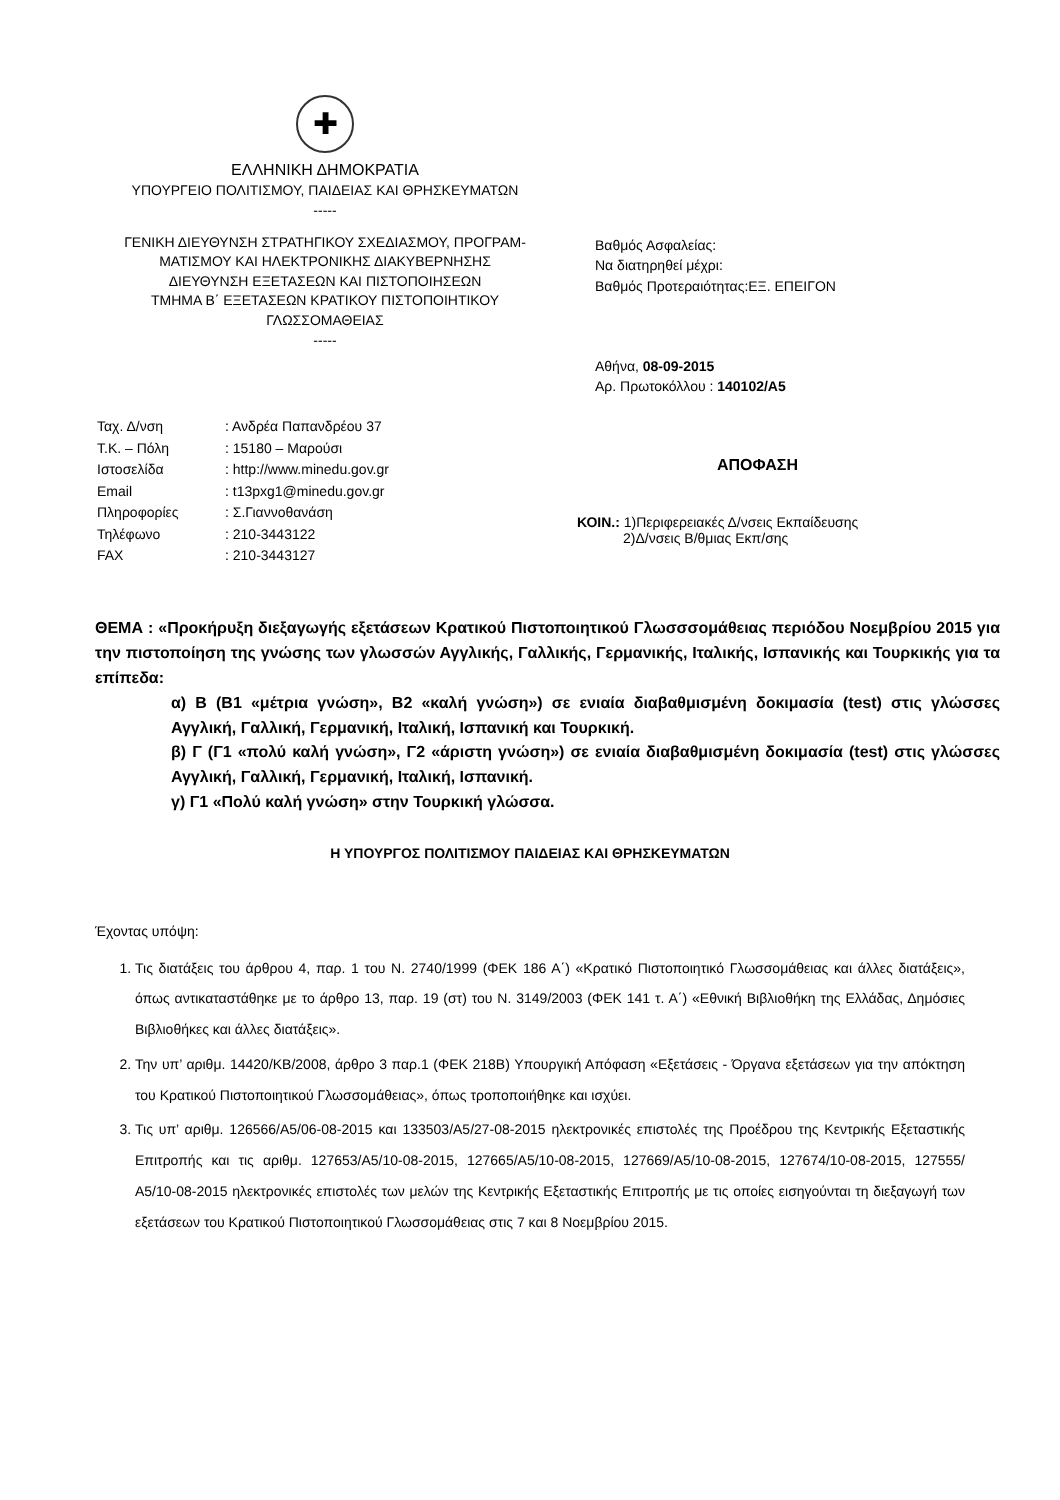✚
ΕΛΛΗΝΙΚΗ ΔΗΜΟΚΡΑΤΙΑ
ΥΠΟΥΡΓΕΙΟ ΠΟΛΙΤΙΣΜΟΥ, ΠΑΙΔΕΙΑΣ ΚΑΙ ΘΡΗΣΚΕΥΜΑΤΩΝ
-----
ΓΕΝΙΚΗ ΔΙΕΥΘΥΝΣΗ ΣΤΡΑΤΗΓΙΚΟΥ ΣΧΕΔΙΑΣΜΟΥ, ΠΡΟΓΡΑΜ-
ΜΑΤΙΣΜΟΥ ΚΑΙ ΗΛΕΚΤΡΟΝΙΚΗΣ ΔΙΑΚΥΒΕΡΝΗΣΗΣ
ΔΙΕΥΘΥΝΣΗ ΕΞΕΤΑΣΕΩΝ ΚΑΙ ΠΙΣΤΟΠΟΙΗΣΕΩΝ
ΤΜΗΜΑ Β΄ ΕΞΕΤΑΣΕΩΝ ΚΡΑΤΙΚΟΥ ΠΙΣΤΟΠΟΙΗΤΙΚΟΥ
ΓΛΩΣΣΟΜΑΘΕΙΑΣ
-----
Βαθμός Ασφαλείας:
Να διατηρηθεί μέχρι:
Βαθμός Προτεραιότητας:ΕΞ. ΕΠΕΙΓΟΝ
Αθήνα, 08-09-2015
Αρ. Πρωτοκόλλου : 140102/Α5
Ταχ. Δ/νση: Ανδρέα Παπανδρέου 37
Τ.Κ. – Πόλη: 15180 – Μαρούσι
Ιστοσελίδα: http://www.minedu.gov.gr
Email: t13pxg1@minedu.gov.gr
Πληροφορίες: Σ.Γιαννοθανάση
Τηλέφωνο: 210-3443122
FAX: 210-3443127
ΑΠΟΦΑΣΗ
ΚΟΙΝ.: 1)Περιφερειακές Δ/νσεις Εκπαίδευσης
2)Δ/νσεις Β/θμιας Εκπ/σης
ΘΕΜΑ : «Προκήρυξη διεξαγωγής εξετάσεων Κρατικού Πιστοποιητικού Γλωσσσομάθειας περιόδου Νοεμβρίου 2015 για την πιστοποίηση της γνώσης των γλωσσών Αγγλικής, Γαλλικής, Γερμανικής, Ιταλικής, Ισπανικής και Τουρκικής για τα επίπεδα:
α) Β (Β1 «μέτρια γνώση», Β2 «καλή γνώση») σε ενιαία διαβαθμισμένη δοκιμασία (test) στις γλώσσες Αγγλική, Γαλλική, Γερμανική, Ιταλική, Ισπανική και Τουρκική.
β) Γ (Γ1 «πολύ καλή γνώση», Γ2 «άριστη γνώση») σε ενιαία διαβαθμισμένη δοκιμασία (test) στις γλώσσες Αγγλική, Γαλλική, Γερμανική, Ιταλική, Ισπανική.
γ) Γ1 «Πολύ καλή γνώση» στην Τουρκική γλώσσα.
Η ΥΠΟΥΡΓΟΣ ΠΟΛΙΤΙΣΜΟΥ ΠΑΙΔΕΙΑΣ ΚΑΙ ΘΡΗΣΚΕΥΜΑΤΩΝ
Έχοντας υπόψη:
1. Τις διατάξεις του άρθρου 4, παρ. 1 του Ν. 2740/1999 (ΦΕΚ 186 Α΄) «Κρατικό Πιστοποιητικό Γλωσσομάθειας και άλλες διατάξεις», όπως αντικαταστάθηκε με το άρθρο 13, παρ. 19 (στ) του Ν. 3149/2003 (ΦΕΚ 141 τ. Α΄) «Εθνική Βιβλιοθήκη της Ελλάδας, Δημόσιες Βιβλιοθήκες και άλλες διατάξεις».
2. Την υπ’ αριθμ. 14420/ΚΒ/2008, άρθρο 3 παρ.1 (ΦΕΚ 218Β) Υπουργική Απόφαση «Εξετάσεις - Όργανα εξετάσεων για την απόκτηση του Κρατικού Πιστοποιητικού Γλωσσομάθειας», όπως τροποποιήθηκε και ισχύει.
3. Τις υπ’ αριθμ. 126566/Α5/06-08-2015 και 133503/Α5/27-08-2015 ηλεκτρονικές επιστολές της Προέδρου της Κεντρικής Εξεταστικής Επιτροπής και τις αριθμ. 127653/Α5/10-08-2015, 127665/Α5/10-08-2015, 127669/Α5/10-08-2015, 127674/10-08-2015, 127555/Α5/10-08-2015 ηλεκτρονικές επιστολές των μελών της Κεντρικής Εξεταστικής Επιτροπής με τις οποίες εισηγούνται τη διεξαγωγή των εξετάσεων του Κρατικού Πιστοποιητικού Γλωσσομάθειας στις 7 και 8 Νοεμβρίου 2015.